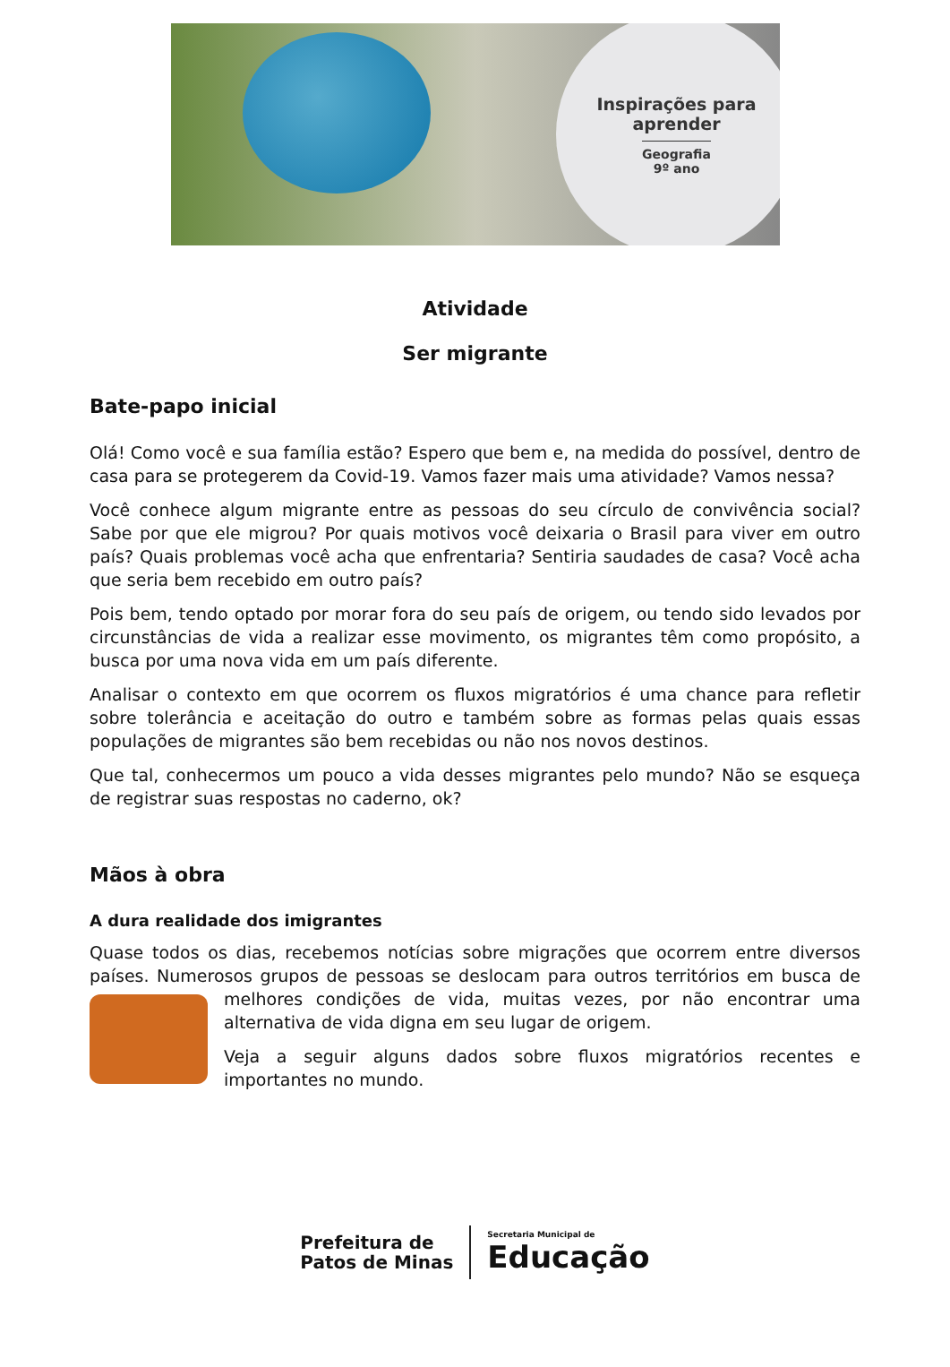Inspirações para
aprender
Geografia
9º ano
Atividade
Ser migrante
Bate-papo inicial
Olá! Como você e sua família estão? Espero que bem e, na medida do possível, dentro de casa para se protegerem da Covid-19. Vamos fazer mais uma atividade? Vamos nessa?
Você conhece algum migrante entre as pessoas do seu círculo de convivência social? Sabe por que ele migrou? Por quais motivos você deixaria o Brasil para viver em outro país? Quais problemas você acha que enfrentaria? Sentiria saudades de casa? Você acha que seria bem recebido em outro país?
Pois bem, tendo optado por morar fora do seu país de origem, ou tendo sido levados por circunstâncias de vida a realizar esse movimento, os migrantes têm como propósito, a busca por uma nova vida em um país diferente.
Analisar o contexto em que ocorrem os fluxos migratórios é uma chance para refletir sobre tolerância e aceitação do outro e também sobre as formas pelas quais essas populações de migrantes são bem recebidas ou não nos novos destinos.
Que tal, conhecermos um pouco a vida desses migrantes pelo mundo? Não se esqueça de registrar suas respostas no caderno, ok?
Mãos à obra
A dura realidade dos imigrantes
Quase todos os dias, recebemos notícias sobre migrações que ocorrem entre diversos países. Numerosos grupos de pessoas se deslocam para outros territórios em busca de melhores condições de vida, muitas vezes, por não encontrar uma alternativa de vida digna em seu lugar de origem.
Veja a seguir alguns dados sobre fluxos migratórios recentes e importantes no mundo.
Prefeitura de
Patos de Minas
Secretaria Municipal de
Educação